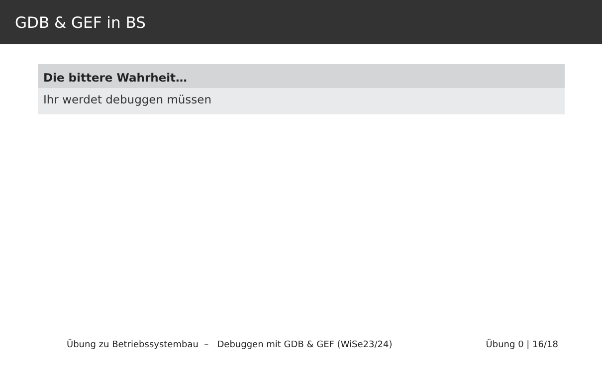GDB & GEF in BS
Die bittere Wahrheit…
Ihr werdet debuggen müssen
Übung zu Betriebssystembau – Debuggen mit GDB & GEF (WiSe23/24) Übung 0 | 16/18